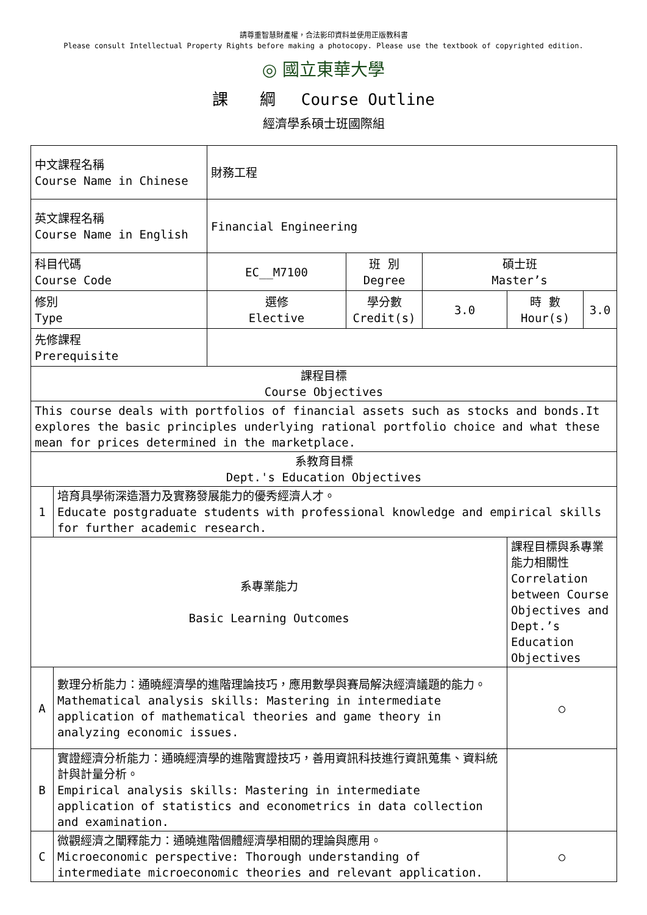請尊重智慧財產權，合法影印資料並使用正版教科書
Please consult Intellectual Property Rights before making a photocopy. Please use the textbook of copyrighted edition.
◎ 國立東華大學
課　　綱　 Course Outline
經濟學系碩士班國際組
| 中文課程名稱 Course Name in Chinese | | 財務工程 | | | | |
| 英文課程名稱 Course Name in English | | Financial Engineering | | | | |
| 科目代碼 Course Code | | EC__M7100 | 班 別 Degree | 碩士班 Master’s | | |
| 修別 Type | | 選修 Elective | 學分數 Credit(s) | 3.0 | 時 數 Hour(s) | 3.0 |
| 先修課程 Prerequisite | | | | | | |
| 課程目標 Course Objectives | | | | | | |
| This course deals with portfolios of financial assets such as stocks and bonds.It explores the basic principles underlying rational portfolio choice and what these mean for prices determined in the marketplace. | | | | | | |
| 系教育目標 Dept.'s Education Objectives | | | | | | |
| 1 | 培育具學術深造潛力及實務發展能力的優秀經濟人才。 Educate postgraduate students with professional knowledge and empirical skills for further academic research. | | | | | |
| 系專業能力 Basic Learning Outcomes | | | | | 課程目標與系專業能力相關性 Correlation between Course Objectives and Dept.’s Education Objectives | |
| A | 數理分析能力：通曉經濟學的進階理論技巧，應用數學與賽局解決經濟議題的能力。 Mathematical analysis skills: Mastering in intermediate application of mathematical theories and game theory in analyzing economic issues. | | | | ○ | |
| B | 實證經濟分析能力：通曉經濟學的進階實證技巧，善用資訊科技進行資訊蒐集、資料統計與計量分析。 Empirical analysis skills: Mastering in intermediate application of statistics and econometrics in data collection and examination. | | | | | |
| C | 微觀經濟之闡釋能力：通曉進階個體經濟學相關的理論與應用。 Microeconomic perspective: Thorough understanding of intermediate microeconomic theories and relevant application. | | | | ○ | |